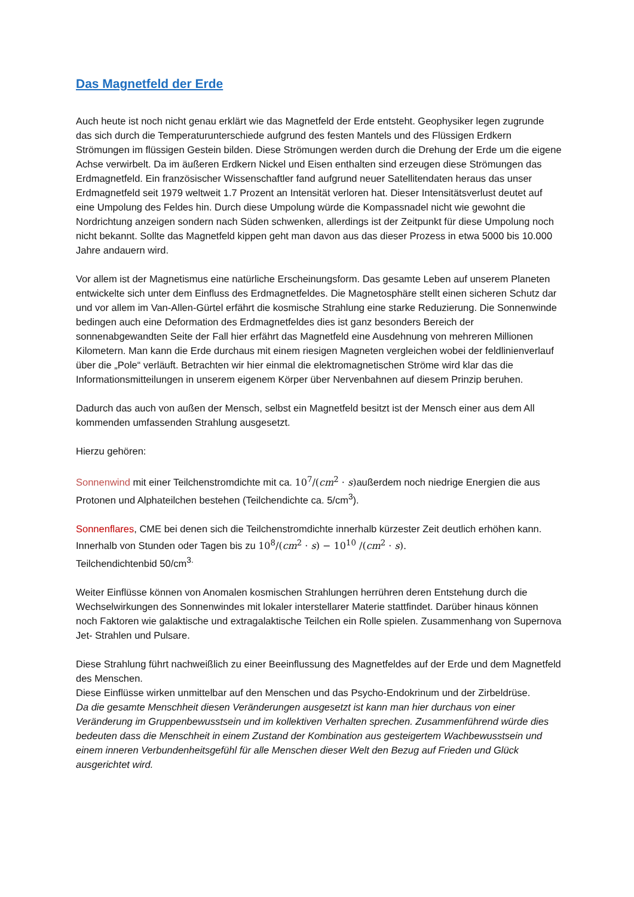Das Magnetfeld der Erde
Auch heute ist noch nicht genau erklärt wie das Magnetfeld der Erde entsteht. Geophysiker legen zugrunde das sich durch die Temperaturunterschiede aufgrund des festen Mantels und des Flüssigen Erdkern Strömungen im flüssigen Gestein bilden. Diese Strömungen werden durch die Drehung der Erde um die eigene Achse verwirbelt. Da im äußeren Erdkern Nickel und Eisen enthalten sind erzeugen diese Strömungen das Erdmagnetfeld. Ein französischer Wissenschaftler fand aufgrund neuer Satellitendaten heraus das unser Erdmagnetfeld seit 1979 weltweit 1.7 Prozent an Intensität verloren hat. Dieser Intensitätsverlust deutet auf eine Umpolung des Feldes hin. Durch diese Umpolung würde die Kompassnadel nicht wie gewohnt die Nordrichtung anzeigen sondern nach Süden schwenken, allerdings ist der Zeitpunkt für diese Umpolung noch nicht bekannt. Sollte das Magnetfeld kippen geht man davon aus das dieser Prozess in etwa 5000 bis 10.000 Jahre andauern wird.
Vor allem ist der Magnetismus eine natürliche Erscheinungsform. Das gesamte Leben auf unserem Planeten entwickelte sich unter dem Einfluss des Erdmagnetfeldes. Die Magnetosphäre stellt einen sicheren Schutz dar und vor allem im Van-Allen-Gürtel erfährt die kosmische Strahlung eine starke Reduzierung. Die Sonnenwinde bedingen auch eine Deformation des Erdmagnetfeldes dies ist ganz besonders Bereich der sonnenabgewandten Seite der Fall hier erfährt das Magnetfeld eine Ausdehnung von mehreren Millionen Kilometern. Man kann die Erde durchaus mit einem riesigen Magneten vergleichen wobei der feldlinienverlauf über die „Pole“ verläuft. Betrachten wir hier einmal die elektromagnetischen Ströme wird klar das die Informationsmitteilungen in unserem eigenem Körper über Nervenbahnen auf diesem Prinzip beruhen.
Dadurch das auch von außen der Mensch, selbst ein Magnetfeld besitzt ist der Mensch einer aus dem All kommenden umfassenden Strahlung ausgesetzt.
Hierzu gehören:
Sonnenwind mit einer Teilchenstromdichte mit ca. 10<sup>7</sup>/(cm<sup>2</sup> · s) außerdem noch niedrige Energien die aus Protonen und Alphateilchen bestehen (Teilchendichte ca. 5/cm<sup>3</sup>).
Sonnenflares, CME bei denen sich die Teilchenstromdichte innerhalb kürzester Zeit deutlich erhöhen kann. Innerhalb von Stunden oder Tagen bis zu 10<sup>8</sup>/(cm<sup>2</sup> · s) − 10<sup>10</sup> /(cm<sup>2</sup> · s).
Teilchendichtenbid 50/cm<sup>3.</sup>
Weiter Einflüsse können von Anomalen kosmischen Strahlungen herrühren deren Entstehung durch die Wechselwirkungen des Sonnenwindes mit lokaler interstellarer Materie stattfindet. Darüber hinaus können noch Faktoren wie galaktische und extragalaktische Teilchen ein Rolle spielen. Zusammenhang von Supernova Jet- Strahlen und Pulsare.
Diese Strahlung führt nachweißlich zu einer Beeinflussung des Magnetfeldes auf der Erde und dem Magnetfeld des Menschen.
Diese Einflüsse wirken unmittelbar auf den Menschen und das Psycho-Endokrinum und der Zirbeldrüse.
Da die gesamte Menschheit diesen Veränderungen ausgesetzt ist kann man hier durchaus von einer Veränderung im Gruppenbewusstsein und im kollektiven Verhalten sprechen. Zusammenführend würde dies bedeuten dass die Menschheit in einem Zustand der Kombination aus gesteigertem Wachbewusstsein und einem inneren Verbundenheitsgefühl für alle Menschen dieser Welt den Bezug auf Frieden und Glück ausgerichtet wird.